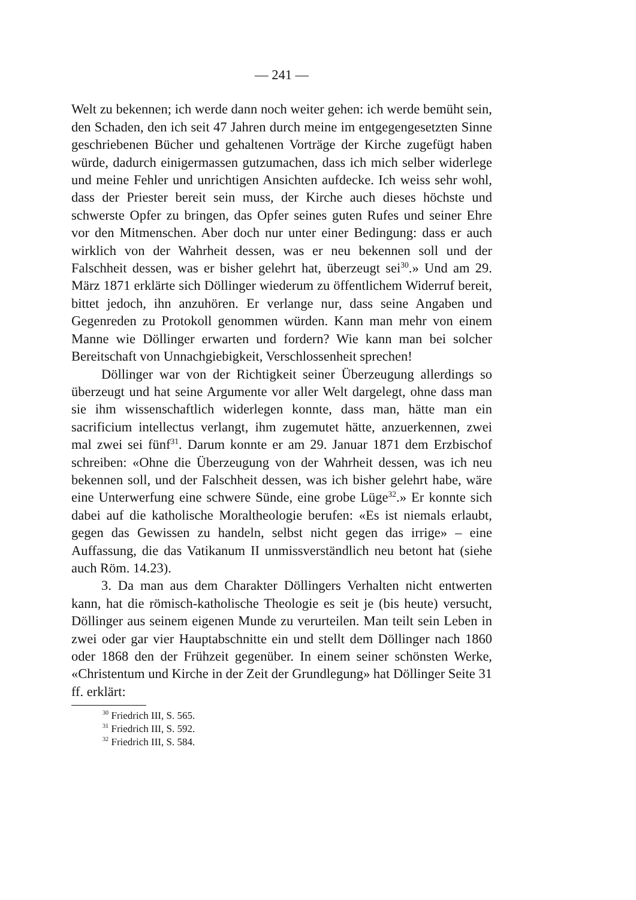— 241 —
Welt zu bekennen; ich werde dann noch weiter gehen: ich werde bemüht sein, den Schaden, den ich seit 47 Jahren durch meine im entgegengesetzten Sinne geschriebenen Bücher und gehaltenen Vorträge der Kirche zugefügt haben würde, dadurch einigermassen gutzumachen, dass ich mich selber widerlege und meine Fehler und unrichtigen Ansichten aufdecke. Ich weiss sehr wohl, dass der Priester bereit sein muss, der Kirche auch dieses höchste und schwerste Opfer zu bringen, das Opfer seines guten Rufes und seiner Ehre vor den Mitmenschen. Aber doch nur unter einer Bedingung: dass er auch wirklich von der Wahrheit dessen, was er neu bekennen soll und der Falschheit dessen, was er bisher gelehrt hat, überzeugt sei<sup>30</sup>.» Und am 29. März 1871 erklärte sich Döllinger wiederum zu öffentlichem Widerruf bereit, bittet jedoch, ihn anzuhören. Er verlange nur, dass seine Angaben und Gegenreden zu Protokoll genommen würden. Kann man mehr von einem Manne wie Döllinger erwarten und fordern? Wie kann man bei solcher Bereitschaft von Unnachgiebigkeit, Verschlossenheit sprechen!
Döllinger war von der Richtigkeit seiner Überzeugung allerdings so überzeugt und hat seine Argumente vor aller Welt dargelegt, ohne dass man sie ihm wissenschaftlich widerlegen konnte, dass man, hätte man ein sacrificium intellectus verlangt, ihm zugemutet hätte, anzuerkennen, zwei mal zwei sei fünf<sup>31</sup>. Darum konnte er am 29. Januar 1871 dem Erzbischof schreiben: «Ohne die Überzeugung von der Wahrheit dessen, was ich neu bekennen soll, und der Falschheit dessen, was ich bisher gelehrt habe, wäre eine Unterwerfung eine schwere Sünde, eine grobe Lüge<sup>32</sup>.» Er konnte sich dabei auf die katholische Moraltheologie berufen: «Es ist niemals erlaubt, gegen das Gewissen zu handeln, selbst nicht gegen das irrige» – eine Auffassung, die das Vatikanum II unmissverständlich neu betont hat (siehe auch Röm. 14.23).
3. Da man aus dem Charakter Döllingers Verhalten nicht entwerten kann, hat die römisch-katholische Theologie es seit je (bis heute) versucht, Döllinger aus seinem eigenen Munde zu verurteilen. Man teilt sein Leben in zwei oder gar vier Hauptabschnitte ein und stellt dem Döllinger nach 1860 oder 1868 den der Frühzeit gegenüber. In einem seiner schönsten Werke, «Christentum und Kirche in der Zeit der Grundlegung» hat Döllinger Seite 31 ff. erklärt:
<sup>30</sup> Friedrich III, S. 565.
<sup>31</sup> Friedrich III, S. 592.
<sup>32</sup> Friedrich III, S. 584.